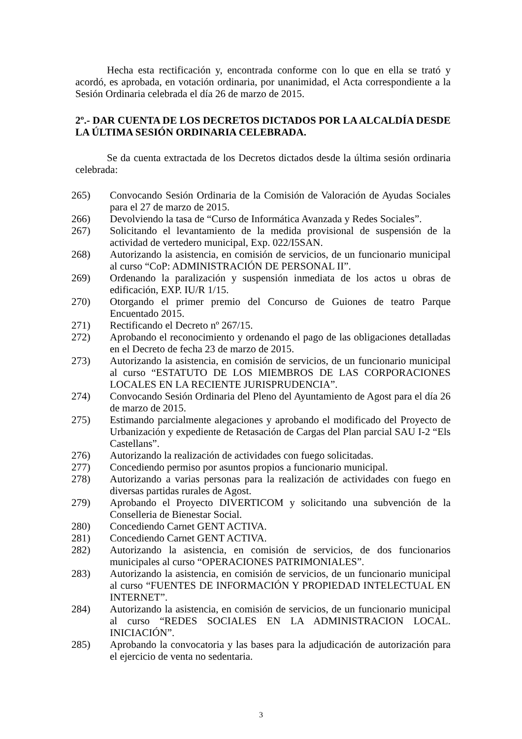Hecha esta rectificación y, encontrada conforme con lo que en ella se trató y acordó, es aprobada, en votación ordinaria, por unanimidad, el Acta correspondiente a la Sesión Ordinaria celebrada el día 26 de marzo de 2015.
2º.- DAR CUENTA DE LOS DECRETOS DICTADOS POR LA ALCALDÍA DESDE LA ÚLTIMA SESIÓN ORDINARIA CELEBRADA.
Se da cuenta extractada de los Decretos dictados desde la última sesión ordinaria celebrada:
265) Convocando Sesión Ordinaria de la Comisión de Valoración de Ayudas Sociales para el 27 de marzo de 2015.
266) Devolviendo la tasa de “Curso de Informática Avanzada y Redes Sociales”.
267) Solicitando el levantamiento de la medida provisional de suspensión de la actividad de vertedero municipal, Exp. 022/I5SAN.
268) Autorizando la asistencia, en comisión de servicios, de un funcionario municipal al curso “CoP: ADMINISTRACIÓN DE PERSONAL II”.
269) Ordenando la paralización y suspensión inmediata de los actos u obras de edificación, EXP. IU/R 1/15.
270) Otorgando el primer premio del Concurso de Guiones de teatro Parque Encuentado 2015.
271) Rectificando el Decreto nº 267/15.
272) Aprobando el reconocimiento y ordenando el pago de las obligaciones detalladas en el Decreto de fecha 23 de marzo de 2015.
273) Autorizando la asistencia, en comisión de servicios, de un funcionario municipal al curso “ESTATUTO DE LOS MIEMBROS DE LAS CORPORACIONES LOCALES EN LA RECIENTE JURISPRUDENCIA”.
274) Convocando Sesión Ordinaria del Pleno del Ayuntamiento de Agost para el día 26 de marzo de 2015.
275) Estimando parcialmente alegaciones y aprobando el modificado del Proyecto de Urbanización y expediente de Retasación de Cargas del Plan parcial SAU I-2 “Els Castellans”.
276) Autorizando la realización de actividades con fuego solicitadas.
277) Concediendo permiso por asuntos propios a funcionario municipal.
278) Autorizando a varias personas para la realización de actividades con fuego en diversas partidas rurales de Agost.
279) Aprobando el Proyecto DIVERTICOM y solicitando una subvención de la Conselleria de Bienestar Social.
280) Concediendo Carnet GENT ACTIVA.
281) Concediendo Carnet GENT ACTIVA.
282) Autorizando la asistencia, en comisión de servicios, de dos funcionarios municipales al curso “OPERACIONES PATRIMONIALES”.
283) Autorizando la asistencia, en comisión de servicios, de un funcionario municipal al curso “FUENTES DE INFORMACIÓN Y PROPIEDAD INTELECTUAL EN INTERNET”.
284) Autorizando la asistencia, en comisión de servicios, de un funcionario municipal al curso “REDES SOCIALES EN LA ADMINISTRACION LOCAL. INICIACIÓN”.
285) Aprobando la convocatoria y las bases para la adjudicación de autorización para el ejercicio de venta no sedentaria.
3